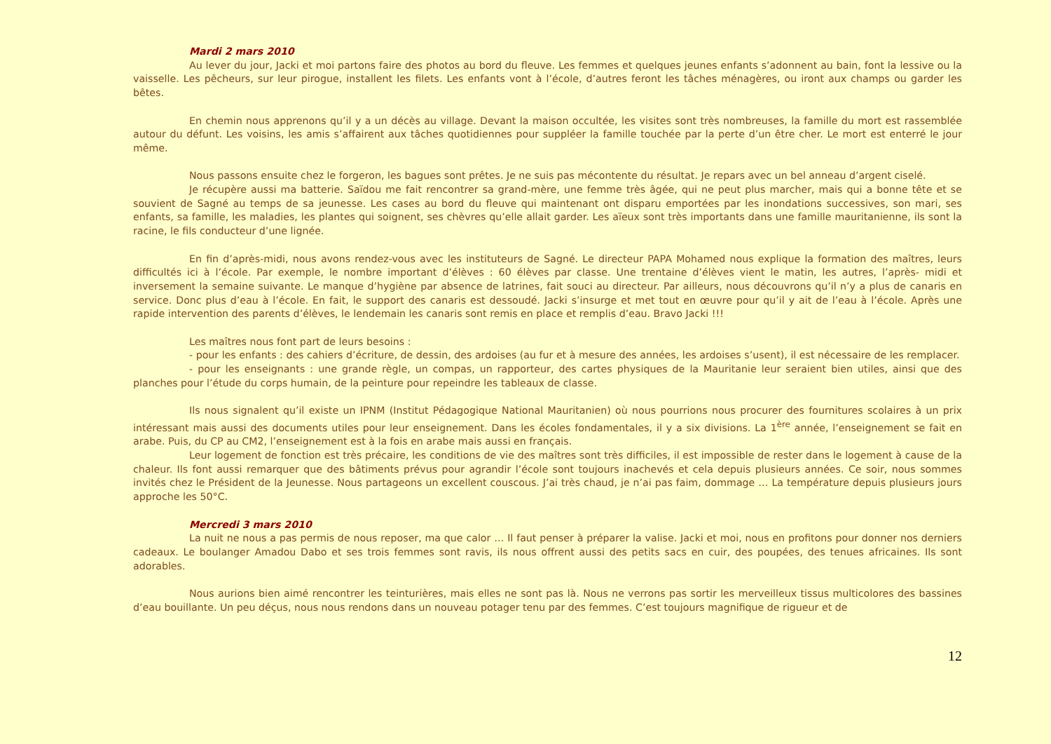Mardi 2 mars 2010
Au lever du jour, Jacki et moi partons faire des photos au bord du fleuve. Les femmes et quelques jeunes enfants s’adonnent au bain, font la lessive ou la vaisselle. Les pêcheurs, sur leur pirogue, installent les filets. Les enfants vont à l’école, d’autres feront les tâches ménagères, ou iront aux champs ou garder les bêtes.
En chemin nous apprenons qu’il y a un décès au village. Devant la maison occultée, les visites sont très nombreuses, la famille du mort est rassemblée autour du défunt. Les voisins, les amis s’affairent aux tâches quotidiennes pour suppléer la famille touchée par la perte d’un être cher. Le mort est enterré le jour même.
Nous passons ensuite chez le forgeron, les bagues sont prêtes. Je ne suis pas mécontente du résultat. Je repars avec un bel anneau d’argent ciselé.
Je récupère aussi ma batterie. Saïdou me fait rencontrer sa grand-mère, une femme très âgée, qui ne peut plus marcher, mais qui a bonne tête et se souvient de Sagné au temps de sa jeunesse. Les cases au bord du fleuve qui maintenant ont disparu emportées par les inondations successives, son mari, ses enfants, sa famille, les maladies, les plantes qui soignent, ses chèvres qu’elle allait garder. Les aïeux sont très importants dans une famille mauritanienne, ils sont la racine, le fils conducteur d’une lignée.
En fin d’après-midi, nous avons rendez-vous avec les instituteurs de Sagné. Le directeur PAPA Mohamed nous explique la formation des maîtres, leurs difficultés ici à l’école. Par exemple, le nombre important d’élèves : 60 élèves par classe. Une trentaine d’élèves vient le matin, les autres, l’après- midi et inversement la semaine suivante. Le manque d’hygiène par absence de latrines, fait souci au directeur. Par ailleurs, nous découvrons qu’il n’y a plus de canaris en service. Donc plus d’eau à l’école. En fait, le support des canaris est dessoudé. Jacki s’insurge et met tout en œuvre pour qu’il y ait de l’eau à l’école. Après une rapide intervention des parents d’élèves, le lendemain les canaris sont remis en place et remplis d’eau. Bravo Jacki !!!
Les maîtres nous font part de leurs besoins :
- pour les enfants : des cahiers d’écriture, de dessin, des ardoises (au fur et à mesure des années, les ardoises s’usent), il est nécessaire de les remplacer.
- pour les enseignants : une grande règle, un compas, un rapporteur, des cartes physiques de la Mauritanie leur seraient bien utiles, ainsi que des planches pour l’étude du corps humain, de la peinture pour repeindre les tableaux de classe.
Ils nous signalent qu’il existe un IPNM (Institut Pédagogique National Mauritanien) où nous pourrions nous procurer des fournitures scolaires à un prix intéressant mais aussi des documents utiles pour leur enseignement. Dans les écoles fondamentales, il y a six divisions. La 1<sup>ère</sup> année, l’enseignement se fait en arabe. Puis, du CP au CM2, l’enseignement est à la fois en arabe mais aussi en français.
Leur logement de fonction est très précaire, les conditions de vie des maîtres sont très difficiles, il est impossible de rester dans le logement à cause de la chaleur. Ils font aussi remarquer que des bâtiments prévus pour agrandir l’école sont toujours inachevés et cela depuis plusieurs années. Ce soir, nous sommes invités chez le Président de la Jeunesse. Nous partageons un excellent couscous. J’ai très chaud, je n’ai pas faim, dommage … La température depuis plusieurs jours approche les 50°C.
Mercredi 3 mars 2010
La nuit ne nous a pas permis de nous reposer, ma que calor … Il faut penser à préparer la valise. Jacki et moi, nous en profitons pour donner nos derniers cadeaux. Le boulanger Amadou Dabo et ses trois femmes sont ravis, ils nous offrent aussi des petits sacs en cuir, des poupées, des tenues africaines. Ils sont adorables.
Nous aurions bien aimé rencontrer les teinturières, mais elles ne sont pas là. Nous ne verrons pas sortir les merveilleux tissus multicolores des bassines d’eau bouillante. Un peu déçus, nous nous rendons dans un nouveau potager tenu par des femmes. C’est toujours magnifique de rigueur et de
12